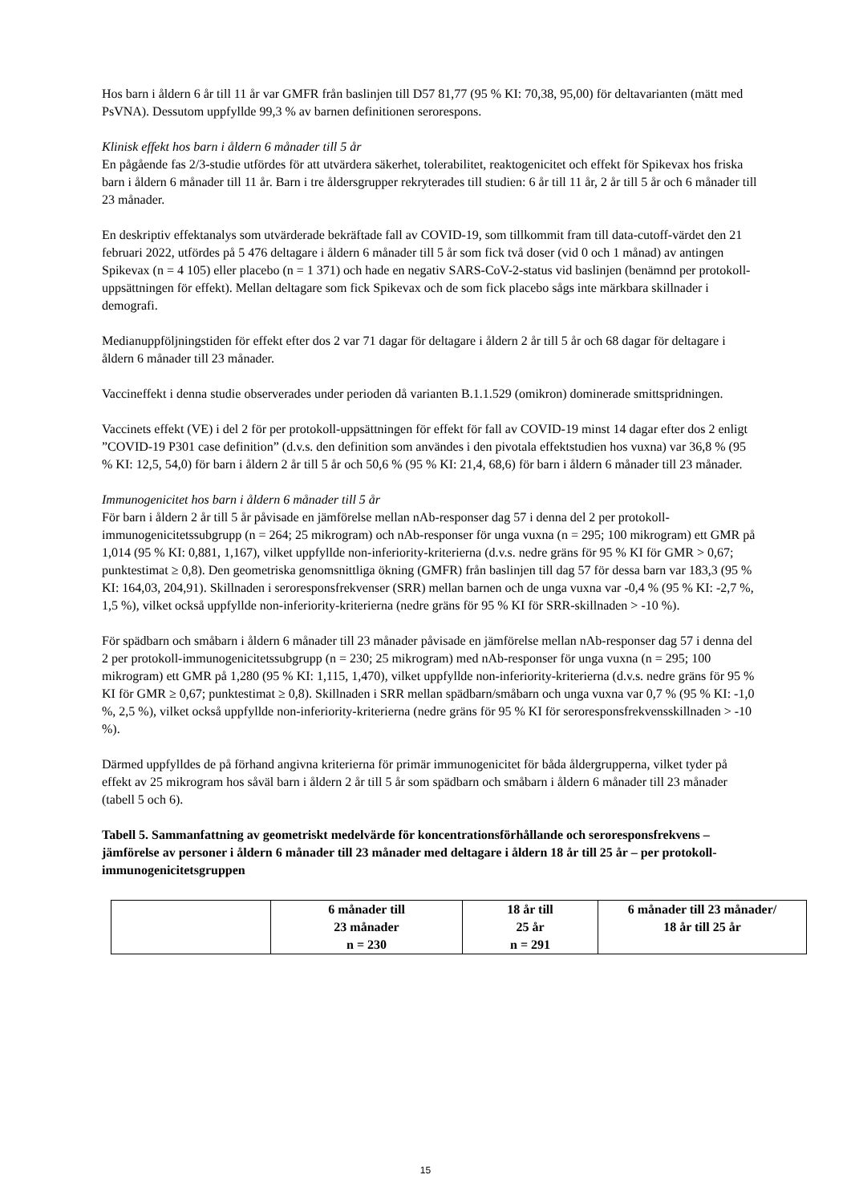Hos barn i åldern 6 år till 11 år var GMFR från baslinjen till D57 81,77 (95 % KI: 70,38, 95,00) för deltavarianten (mätt med PsVNA). Dessutom uppfyllde 99,3 % av barnen definitionen serorespons.
Klinisk effekt hos barn i åldern 6 månader till 5 år
En pågående fas 2/3-studie utfördes för att utvärdera säkerhet, tolerabilitet, reaktogenicitet och effekt för Spikevax hos friska barn i åldern 6 månader till 11 år. Barn i tre åldersgrupper rekryterades till studien: 6 år till 11 år, 2 år till 5 år och 6 månader till 23 månader.
En deskriptiv effektanalys som utvärderade bekräftade fall av COVID-19, som tillkommit fram till data-cutoff-värdet den 21 februari 2022, utfördes på 5 476 deltagare i åldern 6 månader till 5 år som fick två doser (vid 0 och 1 månad) av antingen Spikevax (n = 4 105) eller placebo (n = 1 371) och hade en negativ SARS-CoV-2-status vid baslinjen (benämnd per protokoll-uppsättningen för effekt). Mellan deltagare som fick Spikevax och de som fick placebo sågs inte märkbara skillnader i demografi.
Medianuppföljningstiden för effekt efter dos 2 var 71 dagar för deltagare i åldern 2 år till 5 år och 68 dagar för deltagare i åldern 6 månader till 23 månader.
Vaccineffekt i denna studie observerades under perioden då varianten B.1.1.529 (omikron) dominerade smittspridningen.
Vaccinets effekt (VE) i del 2 för per protokoll-uppsättningen för effekt för fall av COVID-19 minst 14 dagar efter dos 2 enligt ”COVID-19 P301 case definition” (d.v.s. den definition som användes i den pivotala effektstudien hos vuxna) var 36,8 % (95 % KI: 12,5, 54,0) för barn i åldern 2 år till 5 år och 50,6 % (95 % KI: 21,4, 68,6) för barn i åldern 6 månader till 23 månader.
Immunogenicitet hos barn i åldern 6 månader till 5 år
För barn i åldern 2 år till 5 år påvisade en jämförelse mellan nAb-responser dag 57 i denna del 2 per protokoll-immunogenicitetssubgrupp (n = 264; 25 mikrogram) och nAb-responser för unga vuxna (n = 295; 100 mikrogram) ett GMR på 1,014 (95 % KI: 0,881, 1,167), vilket uppfyllde non-inferiority-kriterierna (d.v.s. nedre gräns för 95 % KI för GMR > 0,67; punktestimat ≥ 0,8). Den geometriska genomsnittliga ökning (GMFR) från baslinjen till dag 57 för dessa barn var 183,3 (95 % KI: 164,03, 204,91). Skillnaden i seroresponsfrekvenser (SRR) mellan barnen och de unga vuxna var -0,4 % (95 % KI: -2,7 %, 1,5 %), vilket också uppfyllde non-inferiority-kriterierna (nedre gräns för 95 % KI för SRR-skillnaden > -10 %).
För spädbarn och småbarn i åldern 6 månader till 23 månader påvisade en jämförelse mellan nAb-responser dag 57 i denna del 2 per protokoll-immunogenicitetssubgrupp (n = 230; 25 mikrogram) med nAb-responser för unga vuxna (n = 295; 100 mikrogram) ett GMR på 1,280 (95 % KI: 1,115, 1,470), vilket uppfyllde non-inferiority-kriterierna (d.v.s. nedre gräns för 95 % KI för GMR ≥ 0,67; punktestimat ≥ 0,8). Skillnaden i SRR mellan spädbarn/småbarn och unga vuxna var 0,7 % (95 % KI: -1,0 %, 2,5 %), vilket också uppfyllde non-inferiority-kriterierna (nedre gräns för 95 % KI för seroresponsfrekvensskillnaden > -10 %).
Därmed uppfylldes de på förhand angivna kriterierna för primär immunogenicitet för båda åldergrupperna, vilket tyder på effekt av 25 mikrogram hos såväl barn i åldern 2 år till 5 år som spädbarn och småbarn i åldern 6 månader till 23 månader (tabell 5 och 6).
Tabell 5. Sammanfattning av geometriskt medelvärde för koncentrationsförhållande och seroresponsfrekvens – jämförelse av personer i åldern 6 månader till 23 månader med deltagare i åldern 18 år till 25 år – per protokoll-immunogenicitetsgruppen
| | 6 månader till 23 månader n = 230 | 18 år till 25 år n = 291 | 6 månader till 23 månader/ 18 år till 25 år |
| --- | --- | --- | --- |
15